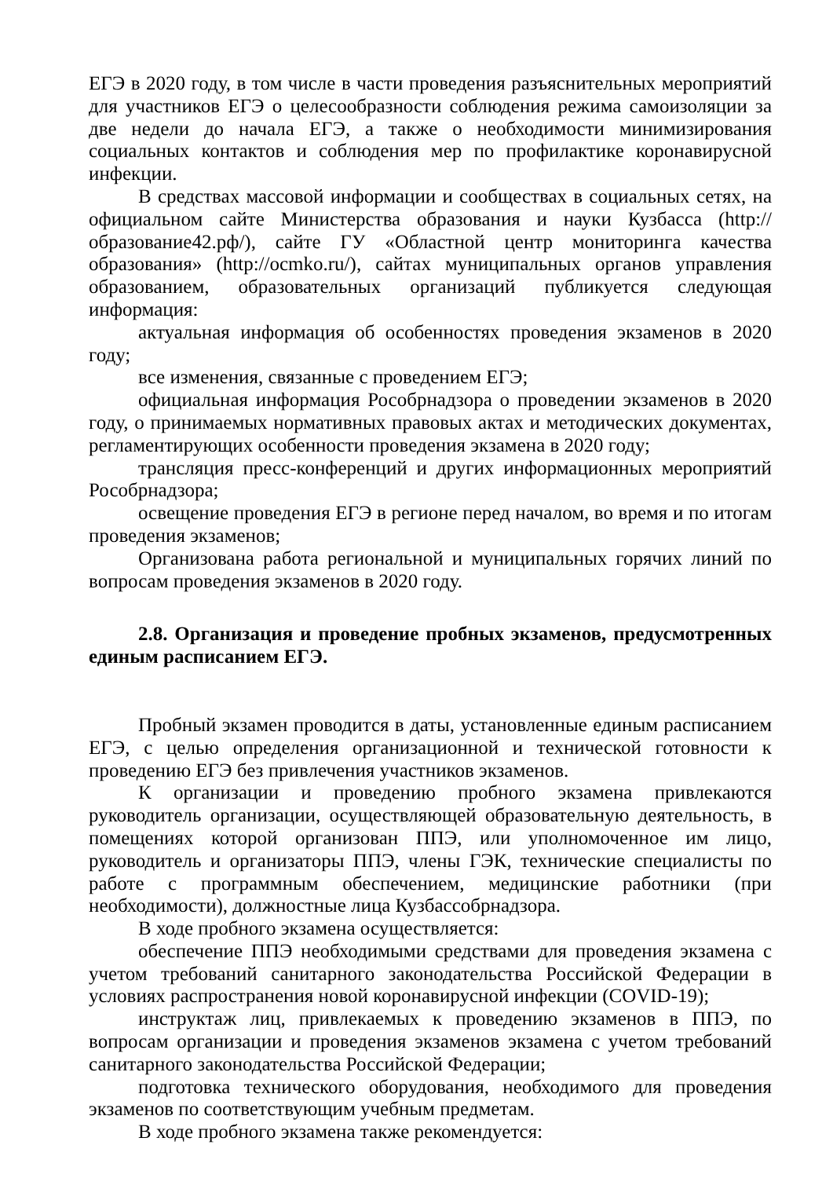ЕГЭ в 2020 году, в том числе в части проведения разъяснительных мероприятий для участников ЕГЭ о целесообразности соблюдения режима самоизоляции за две недели до начала ЕГЭ, а также о необходимости минимизирования социальных контактов и соблюдения мер по профилактике коронавирусной инфекции.
В средствах массовой информации и сообществах в социальных сетях, на официальном сайте Министерства образования и науки Кузбасса (http://образование42.рф/), сайте ГУ «Областной центр мониторинга качества образования» (http://ocmko.ru/), сайтах муниципальных органов управления образованием, образовательных организаций публикуется следующая информация:
актуальная информация об особенностях проведения экзаменов в 2020 году;
все изменения, связанные с проведением ЕГЭ;
официальная информация Рособрнадзора о проведении экзаменов в 2020 году, о принимаемых нормативных правовых актах и методических документах, регламентирующих особенности проведения экзамена в 2020 году;
трансляция пресс-конференций и других информационных мероприятий Рособрнадзора;
освещение проведения ЕГЭ в регионе перед началом, во время и по итогам проведения экзаменов;
Организована работа региональной и муниципальных горячих линий по вопросам проведения экзаменов в 2020 году.
2.8. Организация и проведение пробных экзаменов, предусмотренных единым расписанием ЕГЭ.
Пробный экзамен проводится в даты, установленные единым расписанием ЕГЭ, с целью определения организационной и технической готовности к проведению ЕГЭ без привлечения участников экзаменов.
К организации и проведению пробного экзамена привлекаются руководитель организации, осуществляющей образовательную деятельность, в помещениях которой организован ППЭ, или уполномоченное им лицо, руководитель и организаторы ППЭ, члены ГЭК, технические специалисты по работе с программным обеспечением, медицинские работники (при необходимости), должностные лица Кузбассобрнадзора.
В ходе пробного экзамена осуществляется:
обеспечение ППЭ необходимыми средствами для проведения экзамена с учетом требований санитарного законодательства Российской Федерации в условиях распространения новой коронавирусной инфекции (COVID-19);
инструктаж лиц, привлекаемых к проведению экзаменов в ППЭ, по вопросам организации и проведения экзаменов экзамена с учетом требований санитарного законодательства Российской Федерации;
подготовка технического оборудования, необходимого для проведения экзаменов по соответствующим учебным предметам.
В ходе пробного экзамена также рекомендуется: